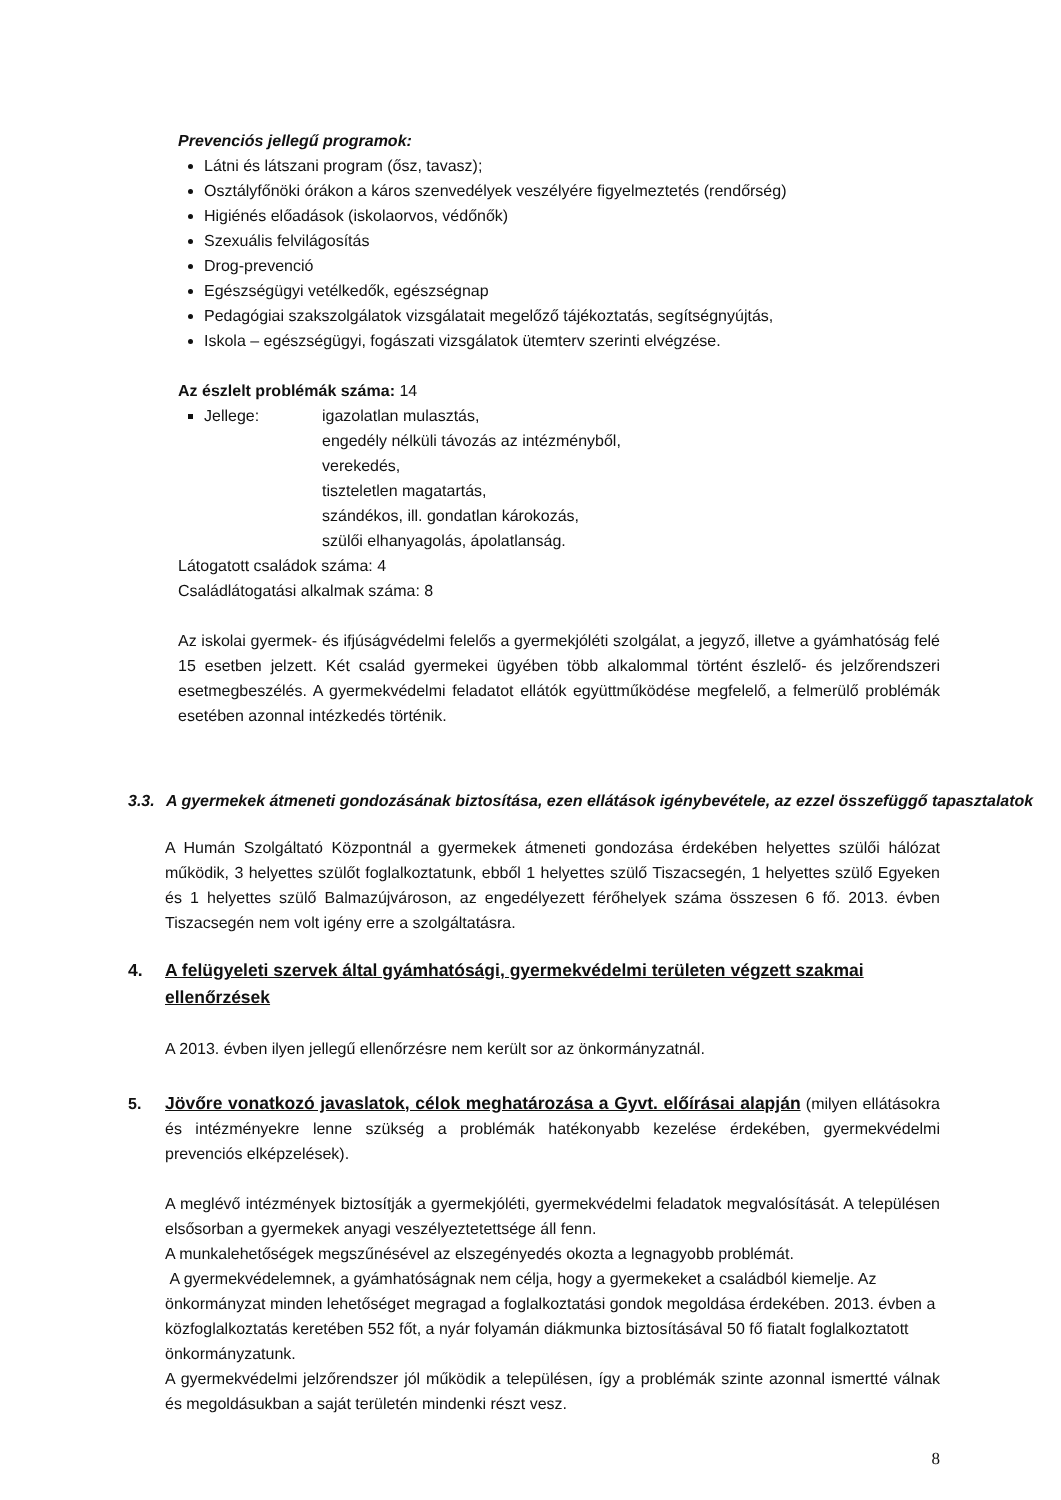Prevenciós jellegű programok:
Látni és látszani program (ősz, tavasz);
Osztályfőnöki órákon a káros szenvedélyek veszélyére figyelmeztetés (rendőrség)
Higiénés előadások (iskolaorvos, védőnők)
Szexuális felvilágosítás
Drog-prevenció
Egészségügyi vetélkedők, egészségnap
Pedagógiai szakszolgálatok vizsgálatait megelőző tájékoztatás, segítségnyújtás,
Iskola – egészségügyi, fogászati vizsgálatok ütemterv szerinti elvégzése.
Az észlelt problémák száma: 14
Jellege: igazolatlan mulasztás,
engedély nélküli távozás az intézményből,
verekedés,
tiszteletlen magatartás,
szándékos, ill. gondatlan károkozás,
szülői elhanyagolás, ápolatlanság.
Látogatott családok száma: 4
Családlátogatási alkalmak száma: 8
Az iskolai gyermek- és ifjúságvédelmi felelős a gyermekjóléti szolgálat, a jegyző, illetve a gyámhatóság felé 15 esetben jelzett. Két család gyermekei ügyében több alkalommal történt észlelő- és jelzőrendszeri esetmegbeszélés. A gyermekvédelmi feladatot ellátók együttműködése megfelelő, a felmerülő problémák esetében azonnal intézkedés történik.
3.3. A gyermekek átmeneti gondozásának biztosítása, ezen ellátások igénybevétele, az ezzel összefüggő tapasztalatok
A Humán Szolgáltató Központnál a gyermekek átmeneti gondozása érdekében helyettes szülői hálózat működik, 3 helyettes szülőt foglalkoztatunk, ebből 1 helyettes szülő Tiszacsegén, 1 helyettes szülő Egyeken és 1 helyettes szülő Balmazújvároson, az engedélyezett férőhelyek száma összesen 6 fő. 2013. évben Tiszacsegén nem volt igény erre a szolgáltatásra.
4. A felügyeleti szervek által gyámhatósági, gyermekvédelmi területen végzett szakmai ellenőrzések
A 2013. évben ilyen jellegű ellenőrzésre nem került sor az önkormányzatnál.
5. Jövőre vonatkozó javaslatok, célok meghatározása a Gyvt. előírásai alapján (milyen ellátásokra és intézményekre lenne szükség a problémák hatékonyabb kezelése érdekében, gyermekvédelmi prevenciós elképzelések).
A meglévő intézmények biztosítják a gyermekjóléti, gyermekvédelmi feladatok megvalósítását. A településen elsősorban a gyermekek anyagi veszélyeztetettsége áll fenn.
A munkalehetőségek megszűnésével az elszegényedés okozta a legnagyobb problémát.
A gyermekvédelemnek, a gyámhatóságnak nem célja, hogy a gyermekeket a családból kiemelje. Az önkormányzat minden lehetőséget megragad a foglalkoztatási gondok megoldása érdekében. 2013. évben a közfoglalkoztatás keretében 552 főt, a nyár folyamán diákmunka biztosításával 50 fő fiatalt foglalkoztatott önkormányzatunk.
A gyermekvédelmi jelzőrendszer jól működik a településen, így a problémák szinte azonnal ismertté válnak és megoldásukban a saját területén mindenki részt vesz.
8